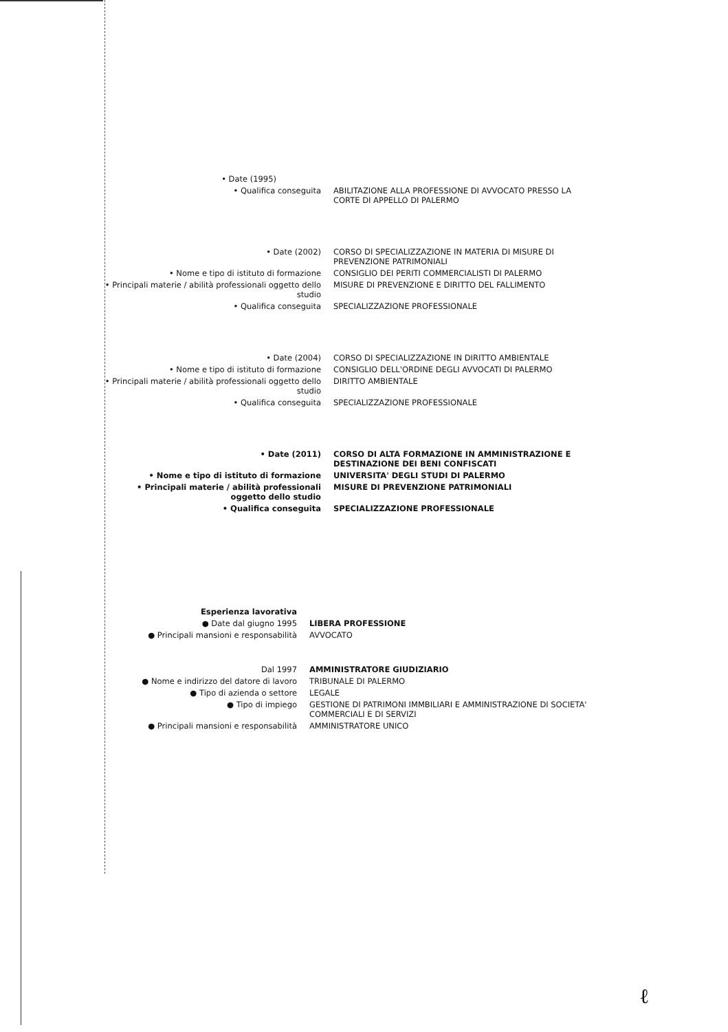• Date (1995)
• Qualifica conseguita ABILITAZIONE ALLA PROFESSIONE DI AVVOCATO PRESSO LA CORTE DI APPELLO DI PALERMO
• Date (2002) CORSO DI SPECIALIZZAZIONE IN MATERIA DI MISURE DI PREVENZIONE PATRIMONIALI
• Nome e tipo di istituto di formazione CONSIGLIO DEI PERITI COMMERCIALISTI DI PALERMO
• Principali materie / abilità professionali oggetto dello studio
MISURE DI PREVENZIONE E DIRITTO DEL FALLIMENTO
• Qualifica conseguita SPECIALIZZAZIONE PROFESSIONALE
• Date (2004) CORSO DI SPECIALIZZAZIONE IN DIRITTO AMBIENTALE
• Nome e tipo di istituto di formazione CONSIGLIO DELL'ORDINE DEGLI AVVOCATI DI PALERMO
• Principali materie / abilità professionali oggetto dello studio
DIRITTO AMBIENTALE
• Qualifica conseguita SPECIALIZZAZIONE PROFESSIONALE
• Date (2011) CORSO DI ALTA FORMAZIONE IN AMMINISTRAZIONE E DESTINAZIONE DEI BENI CONFISCATI
• Nome e tipo di istituto di formazione UNIVERSITA' DEGLI STUDI DI PALERMO
• Principali materie / abilità professionali oggetto dello studio
MISURE DI PREVENZIONE PATRIMONIALI
• Qualifica conseguita SPECIALIZZAZIONE PROFESSIONALE
Esperienza lavorativa
● Date dal giugno 1995 LIBERA PROFESSIONE
● Principali mansioni e responsabilità AVVOCATO
Dal 1997 AMMINISTRATORE GIUDIZIARIO
● Nome e indirizzo del datore di lavoro TRIBUNALE DI PALERMO
● Tipo di azienda o settore LEGALE
● Tipo di impiego GESTIONE DI PATRIMONI IMMBILIARI E AMMINISTRAZIONE DI SOCIETA' COMMERCIALI E DI SERVIZI
● Principali mansioni e responsabilità AMMINISTRATORE UNICO
ℓ